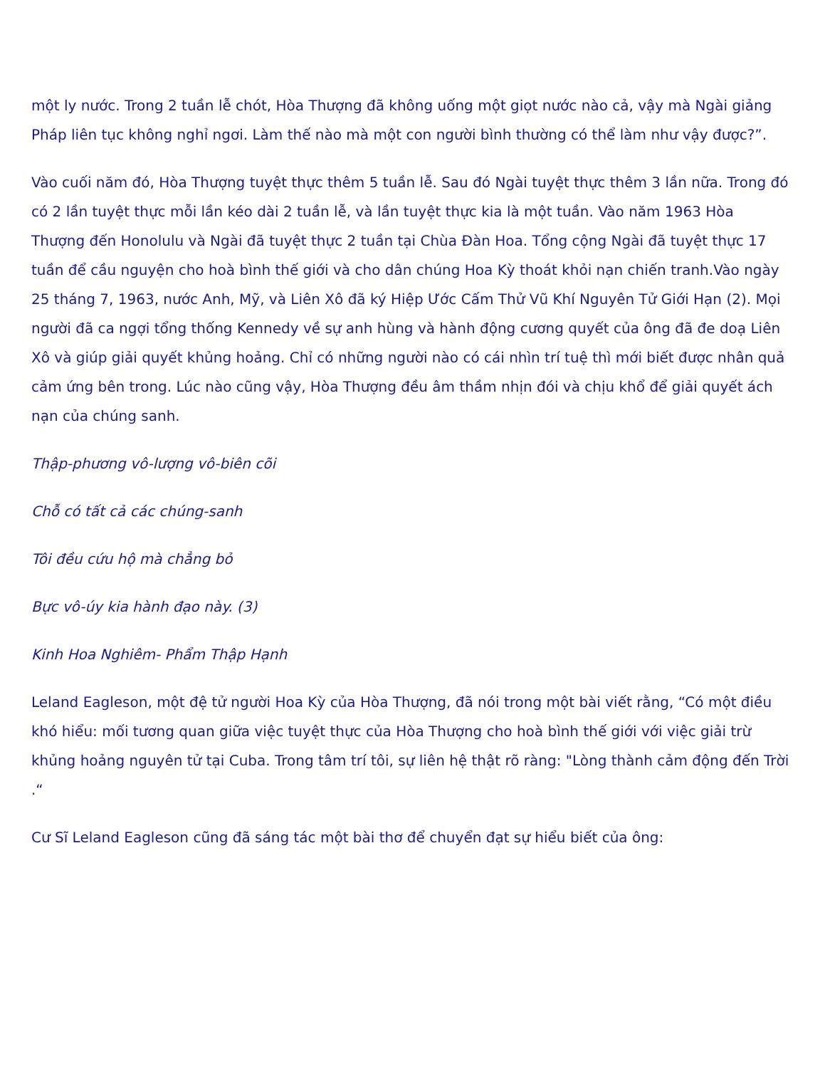một ly nước. Trong 2 tuần lễ chót, Hòa Thượng đã không uống một giọt nước nào cả, vậy mà Ngài giảng Pháp liên tục không nghỉ ngơi. Làm thế nào mà một con người bình thường có thể làm như vậy được?”.
Vào cuối năm đó, Hòa Thượng tuyệt thực thêm 5 tuần lễ. Sau đó Ngài tuyệt thực thêm 3 lần nữa. Trong đó có 2 lần tuyệt thực mỗi lần kéo dài 2 tuần lễ, và lần tuyệt thực kia là một tuần. Vào năm 1963 Hòa Thượng đến Honolulu và Ngài đã tuyệt thực 2 tuần tại Chùa Đàn Hoa. Tổng cộng Ngài đã tuyệt thực 17 tuần để cầu nguyện cho hoà bình thế giới và cho dân chúng Hoa Kỳ thoát khỏi nạn chiến tranh.Vào ngày 25 tháng 7, 1963, nước Anh, Mỹ, và Liên Xô đã ký Hiệp Ước Cấm Thử Vũ Khí Nguyên Tử Giới Hạn (2). Mọi người đã ca ngợi tổng thống Kennedy về sự anh hùng và hành động cương quyết của ông đã đe doạ Liên Xô và giúp giải quyết khủng hoảng. Chỉ có những người nào có cái nhìn trí tuệ thì mới biết được nhân quả cảm ứng bên trong. Lúc nào cũng vậy, Hòa Thượng đều âm thầm nhịn đói và chịu khổ để giải quyết ách nạn của chúng sanh.
Thập-phương vô-lượng vô-biên cõi
Chỗ có tất cả các chúng-sanh
Tôi đều cứu hộ mà chẳng bỏ
Bực vô-úy kia hành đạo này. (3)
Kinh Hoa Nghiêm- Phẩm Thập Hạnh
Leland Eagleson, một đệ tử người Hoa Kỳ của Hòa Thượng, đã nói trong một bài viết rằng, “Có một điều khó hiểu: mối tương quan giữa việc tuyệt thực của Hòa Thượng cho hoà bình thế giới với việc giải trừ khủng hoảng nguyên tử tại Cuba. Trong tâm trí tôi, sự liên hệ thật rõ ràng: "Lòng thành cảm động đến Trời .“
Cư Sĩ Leland Eagleson cũng đã sáng tác một bài thơ để chuyển đạt sự hiểu biết của ông: